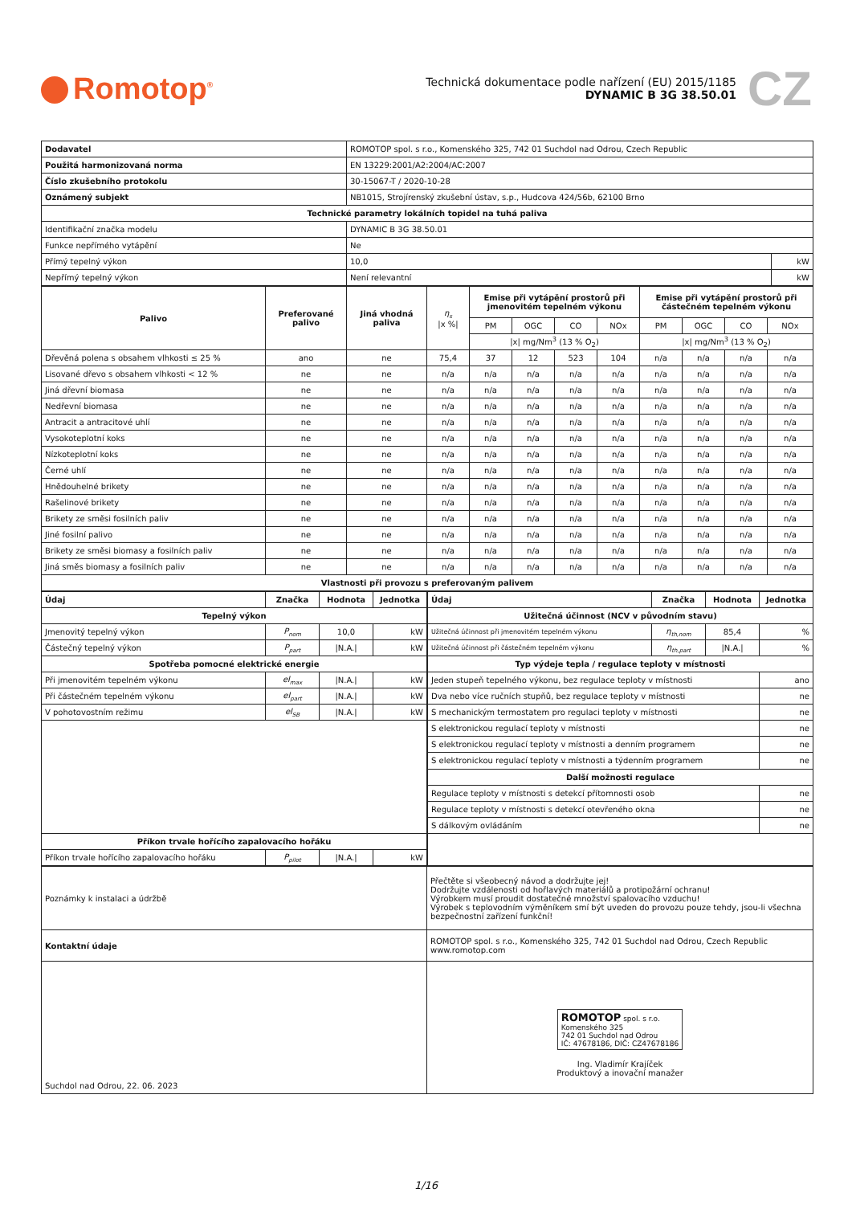Romotop<sup>®</sup>
Technická dokumentace podle nařízení (EU) 2015/1185
DYNAMIC B 3G 38.50.01
CZ
| Dodavatel | ROMOTOP spol. s r.o., Komenského 325, 742 01 Suchdol nad Odrou, Czech Republic | |
| Použitá harmonizovaná norma | EN 13229:2001/A2:2004/AC:2007 | |
| Číslo zkušebního protokolu | 30-15067-T / 2020-10-28 | |
| Oznámený subjekt | NB1015, Strojírenský zkušební ústav, s.p., Hudcova 424/56b, 62100 Brno | |
| Technické parametry lokálních topidel na tuhá paliva | | |
| Identifikační značka modelu | DYNAMIC B 3G 38.50.01 | |
| Funkce nepřímého vytápění | Ne | |
| Přímý tepelný výkon | 10,0 | kW |
| Nepřímý tepelný výkon | Není relevantní | kW |
| Palivo | Preferované palivo | Jiná vhodná paliva | η<sub>s</sub> /x %/ | Emise při vytápění prostorů při jmenovitém tepelném výkonu | | | | Emise při vytápění prostorů při částečném tepelném výkonu | | | |
| | | | | PM | OGC | CO | NOx | PM | OGC | CO | NOx |
| | | | | /x/ mg/Nm<sup>3</sup> (13 % O<sub>2</sub>) | | | | /x/ mg/Nm<sup>3</sup> (13 % O<sub>2</sub>) | | | |
| Dřevěná polena s obsahem vlhkosti ≤ 25 % | ano | ne | 75,4 | 37 | 12 | 523 | 104 | n/a | n/a | n/a | n/a |
| Lisované dřevo s obsahem vlhkosti < 12 % | ne | ne | n/a | n/a | n/a | n/a | n/a | n/a | n/a | n/a | n/a |
| Jiná dřevní biomasa | ne | ne | n/a | n/a | n/a | n/a | n/a | n/a | n/a | n/a | n/a |
| Nedřevní biomasa | ne | ne | n/a | n/a | n/a | n/a | n/a | n/a | n/a | n/a | n/a |
| Antracit a antracitové uhlí | ne | ne | n/a | n/a | n/a | n/a | n/a | n/a | n/a | n/a | n/a |
| Vysokoteplotní koks | ne | ne | n/a | n/a | n/a | n/a | n/a | n/a | n/a | n/a | n/a |
| Nízkoteplotní koks | ne | ne | n/a | n/a | n/a | n/a | n/a | n/a | n/a | n/a | n/a |
| Černé uhlí | ne | ne | n/a | n/a | n/a | n/a | n/a | n/a | n/a | n/a | n/a |
| Hnědouhelné brikety | ne | ne | n/a | n/a | n/a | n/a | n/a | n/a | n/a | n/a | n/a |
| Rašelinové brikety | ne | ne | n/a | n/a | n/a | n/a | n/a | n/a | n/a | n/a | n/a |
| Brikety ze směsi fosilních paliv | ne | ne | n/a | n/a | n/a | n/a | n/a | n/a | n/a | n/a | n/a |
| Jiné fosilní palivo | ne | ne | n/a | n/a | n/a | n/a | n/a | n/a | n/a | n/a | n/a |
| Brikety ze směsi biomasy a fosilních paliv | ne | ne | n/a | n/a | n/a | n/a | n/a | n/a | n/a | n/a | n/a |
| Jiná směs biomasy a fosilních paliv | ne | ne | n/a | n/a | n/a | n/a | n/a | n/a | n/a | n/a | n/a |
| Vlastnosti při provozu s preferovaným palivem | | | | | | | | | | | |
| Údaj | Značka | Hodnota | Jednotka |
| --- | --- | --- | --- |
| Tepelný výkon | | | |
| Jmenovitý tepelný výkon | P<sub>nom</sub> | 10,0 | kW |
| Částečný tepelný výkon | P<sub>part</sub> | /N.A./ | kW |
| Spotřeba pomocné elektrické energie | | | |
| Při jmenovitém tepelném výkonu | el<sub>max</sub> | /N.A./ | kW |
| Při částečném tepelném výkonu | el<sub>part</sub> | /N.A./ | kW |
| V pohotovostním režimu | el<sub>SB</sub> | /N.A./ | kW |
| Příkon trvale hořícího zapalovacího hořáku | | | |
| Příkon trvale hořícího zapalovacího hořáku | P<sub>pilot</sub> | /N.A./ | kW |
| Údaj | Značka | Hodnota | Jednotka |
| --- | --- | --- | --- |
| Užitečná účinnost (NCV v původním stavu) | | | |
| Užitečná účinnost při jmenovitém tepelném výkonu | η<sub>th,nom</sub> | 85,4 | % |
| Užitečná účinnost při částečném tepelném výkonu | η<sub>th,part</sub> | /N.A./ | % |
| Typ výdeje tepla / regulace teploty v místnosti | | | |
| Jeden stupeň tepelného výkonu, bez regulace teploty v místnosti | | | ano |
| Dva nebo více ručních stupňů, bez regulace teploty v místnosti | | | ne |
| S mechanickým termostatem pro regulaci teploty v místnosti | | | ne |
| S elektronickou regulací teploty v místnosti | | | ne |
| S elektronickou regulací teploty v místnosti a denním programem | | | ne |
| S elektronickou regulací teploty v místnosti a týdenním programem | | | ne |
| Další možnosti regulace | | | |
| Regulace teploty v místnosti s detekcí přítomnosti osob | | | ne |
| Regulace teploty v místnosti s detekcí otevřeného okna | | | ne |
| S dálkovým ovládáním | | | ne |
| Poznámky k instalaci a údržbě | Přečtěte si všeobecný návod a dodržujte jej! Dodržujte vzdálenosti od hořlavých materiálů a protipožární ochranu! Výrobkem musí proudit dostatečné množství spalovacího vzduchu! Výrobek s teplovodním výměníkem smí být uveden do provozu pouze tehdy, jsou-li všechna bezpečnostní zařízení funkční! |
| Kontaktní údaje | ROMOTOP spol. s r.o., Komenského 325, 742 01 Suchdol nad Odrou, Czech Republic www.romotop.com |
| Suchdol nad Odrou, 22. 06. 2023 | ROMOTOP spol. s r.o. Komenského 325 742 01 Suchdol nad Odrou IČ: 47678186, DIČ: CZ47678186 Ing. Vladimír Krajíček Produktový a inovační manažer |
1/16